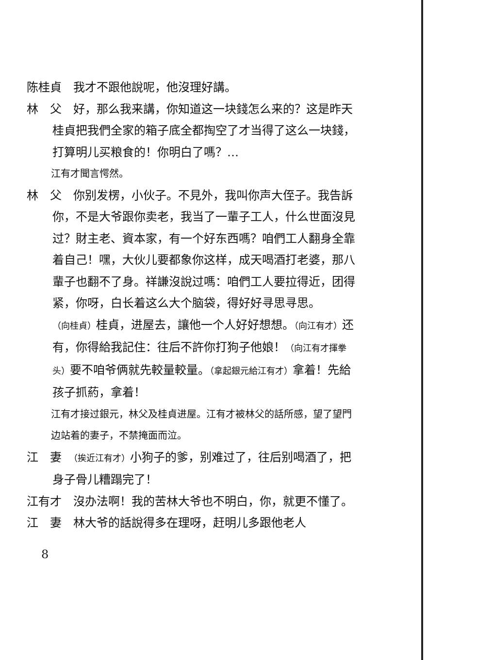陈桂貞　我才不跟他說呢，他沒理好講。
林　父　好，那么我来講，你知道这一块錢怎么来的？这是昨天桂貞把我們全家的箱子底全都掏空了才当得了这么一块錢，打算明儿买粮食的！你明白了嗎？…
江有才聞言愕然。
林　父　你别发楞，小伙子。不見外，我叫你声大侄子。我告訴你，不是大爷跟你卖老，我当了一輩子工人，什么世面沒見过？財主老、資本家，有一个好东西嗎？咱們工人翻身全靠着自己！嘿，大伙儿要都象你这样，成天喝酒打老婆，那八輩子也翻不了身。祥謙沒說过嗎：咱們工人要拉得近，团得紧，你呀，白长着这么大个脑袋，得好好寻思寻思。（向桂貞）桂貞，进屋去，讓他一个人好好想想。（向江有才）还有，你得給我記住：往后不許你打狗子他娘！（向江有才揮拳头）要不咱爷俩就先較量較量。（拿起銀元給江有才）拿着！先給孩子抓葯，拿着！
江有才接过銀元，林父及桂貞进屋。江有才被林父的話所感，望了望門边站着的妻子，不禁掩面而泣。
江　妻　（挨近江有才）小狗子的爹，别难过了，往后别喝酒了，把身子骨儿糟蹋完了！
江有才　沒办法啊！我的苦林大爷也不明白，你，就更不懂了。
江　妻　林大爷的話說得多在理呀，赶明儿多跟他老人
8